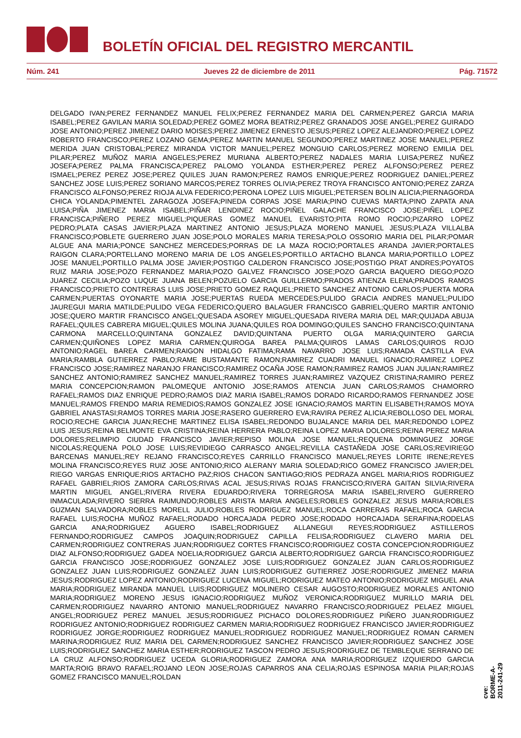BOLETÍN OFICIAL DEL REGISTRO MERCANTIL
Núm. 241 Jueves 22 de diciembre de 2011 Pág. 71572
DELGADO IVAN;PEREZ FERNANDEZ MANUEL FELIX;PEREZ FERNANDEZ MARIA DEL CARMEN;PEREZ GARCIA MARIA ISABEL;PEREZ GAVILAN MARIA SOLEDAD;PEREZ GOMEZ MORA BEATRIZ;PEREZ GRANADOS JOSE ANGEL;PEREZ GUIRADO JOSE ANTONIO;PEREZ JIMENEZ DARIO MOISES;PEREZ JIMENEZ ERNESTO JESUS;PEREZ LOPEZ ALEJANDRO;PEREZ LOPEZ ROBERTO FRANCISCO;PEREZ LOZANO GEMA;PEREZ MARTIN MANUEL SEGUNDO;PEREZ MARTINEZ JOSE MANUEL;PEREZ MERIDA JUAN CRISTOBAL;PEREZ MIRANDA VICTOR MANUEL;PEREZ MONGUIO CARLOS;PEREZ MORENO EMILIA DEL PILAR;PEREZ MUÑOZ MARIA ANGELES;PEREZ MURIANA ALBERTO;PEREZ NADALES MARIA LUISA;PEREZ NUÑEZ JOSEFA;PEREZ PALMA FRANCISCA;PEREZ PALOMO YOLANDA ESTHER;PEREZ PEREZ ALFONSO;PEREZ PEREZ ISMAEL;PEREZ PEREZ JOSE;PEREZ QUILES JUAN RAMON;PEREZ RAMOS ENRIQUE;PEREZ RODRIGUEZ DANIEL;PEREZ SANCHEZ JOSE LUIS;PEREZ SORIANO MARCOS;PEREZ TORRES OLIVIA;PEREZ TROYA FRANCISCO ANTONIO;PEREZ ZARZA FRANCISCO ALFONSO;PEREZ RIOJA ALVA FEDERICO;PERONA LOPEZ LUIS MIGUEL;PETERSEN BOLIN ALICIA;PIERNAGORDA CHICA YOLANDA;PIMENTEL ZARAGOZA JOSEFA;PINEDA CORPAS JOSE MARIA;PINO CUEVAS MARTA;PINO ZAPATA ANA LUISA;PIÑA JIMENEZ MARIA ISABEL;PIÑAR LENDINEZ ROCIO;PIÑEL GALACHE FRANCISCO JOSE;PIÑEL LOPEZ FRANCISCA;PIÑERO PEREZ MIGUEL;PIQUERAS GOMEZ MANUEL EVARISTO;PITA ROMO ROCIO;PIZARRO LOPEZ PEDRO;PLATA CASAS JAVIER;PLAZA MARTINEZ ANTONIO JESUS;PLAZA MORENO MANUEL JESUS;PLAZA VILLALBA FRANCISCO;POBLETE GUERRERO JUAN JOSE;POLO MORALES MARIA TERESA;POLO OSSORIO MARIA DEL PILAR;POMAR ALGUE ANA MARIA;PONCE SANCHEZ MERCEDES;PORRAS DE LA MAZA ROCIO;PORTALES ARANDA JAVIER;PORTALES RAIGON CLARA;PORTELLANO MORENO MARIA DE LOS ANGELES;PORTILLO ARTACHO BLANCA MARIA;PORTILLO LOPEZ JOSE MANUEL;PORTILLO PALMA JOSE JAVIER;POSTIGO CALDERON FRANCISCO JOSE;POSTIGO PRAT ANDRES;POYATOS RUIZ MARIA JOSE;POZO FERNANDEZ MARIA;POZO GALVEZ FRANCISCO JOSE;POZO GARCIA BAQUERO DIEGO;POZO JUAREZ CECILIA;POZO LUQUE JUANA BELEN;POZUELO GARCIA GUILLERMO;PRADOS ATIENZA ELENA;PRADOS RAMOS FRANCISCO;PRIETO CONTRERAS LUIS JOSE;PRIETO GOMEZ RAQUEL;PRIETO SANCHEZ ANTONIO CARLOS;PUERTA MORA CARMEN;PUERTAS OYONARTE MARIA JOSE;PUERTAS RUEDA MERCEDES;PULIDO GRACIA ANDRES MANUEL;PULIDO JAUREGUI MARIA MATILDE;PULIDO VEGA FEDERICO;QUERO BALAGUER FRANCISCO GABRIEL;QUERO MARTIR ANTONIO JOSE;QUERO MARTIR FRANCISCO ANGEL;QUESADA ASOREY MIGUEL;QUESADA RIVERA MARIA DEL MAR;QUIJADA ABUJA RAFAEL;QUILES CABRERA MIGUEL;QUILES MOLINA JUANA;QUILES ROA DOMINGO;QUILES SANCHO FRANCISCO;QUINTANA CARMONA MARCELLO;QUINTANA GONZALEZ DAVID;QUINTANA PUERTO OLGA MARIA;QUINTERO GARCIA CARMEN;QUIÑONES LOPEZ MARIA CARMEN;QUIROGA BAREA PALMA;QUIROS LAMAS CARLOS;QUIROS ROJO ANTONIO;RAGEL BAREA CARMEN;RAIGON HIDALGO FATIMA;RAMA NAVARRO JOSE LUIS;RAMADA CASTILLA EVA MARIA;RAMBLA GUTIERREZ PABLO;RAME BUSTAMANTE RAMON;RAMIREZ CUADRI MANUEL IGNACIO;RAMIREZ LOPEZ FRANCISCO JOSE;RAMIREZ NARANJO FRANCISCO;RAMIREZ OCAÑA JOSE RAMON;RAMIREZ RAMOS JUAN JULIAN;RAMIREZ SANCHEZ ANTONIO;RAMIREZ SANCHEZ MANUEL;RAMIREZ TORRES JUAN;RAMIREZ VAZQUEZ CRISTINA;RAMIRO PEREZ MARIA CONCEPCION;RAMON PALOMEQUE ANTONIO JOSE;RAMOS ATENCIA JUAN CARLOS;RAMOS CHAMORRO RAFAEL;RAMOS DIAZ ENRIQUE PEDRO;RAMOS DIAZ MARIA ISABEL;RAMOS DORADO RICARDO;RAMOS FERNANDEZ JOSE MANUEL;RAMOS FRENDO MARIA REMEDIOS;RAMOS GONZALEZ JOSE IGNACIO;RAMOS MARTIN ELISABETH;RAMOS MOYA GABRIEL ANASTASI;RAMOS TORRES MARIA JOSE;RASERO GUERRERO EVA;RAVIRA PEREZ ALICIA;REBOLLOSO DEL MORAL ROCIO;RECHE GARCIA JUAN;RECHE MARTINEZ ELISA ISABEL;REDONDO BUJALANCE MARIA DEL MAR;REDONDO LOPEZ LUIS JESUS;REINA BELMONTE EVA CRISTINA;REINA HERRERA PABLO;REINA LOPEZ MARIA DOLORES;REINA PEREZ MARIA DOLORES;RELIMPIO CIUDAD FRANCISCO JAVIER;REPISO MOLINA JOSE MANUEL;REQUENA DOMINGUEZ JORGE NICOLAS;REQUENA POLO JOSE LUIS;REVIDIEGO CARRASCO ANGEL;REVILLA CASTAÑEDA JOSE CARLOS;REVIRIEGO BARCENAS MANUEL;REY REJANO FRANCISCO;REYES CARRILLO FRANCISCO MANUEL;REYES LORITE IRENE;REYES MOLINA FRANCISCO;REYES RUIZ JOSE ANTONIO;RICO ALERANY MARIA SOLEDAD;RICO GOMEZ FRANCISCO JAVIER;DEL RIEGO VARGAS ENRIQUE;RIOS ARTACHO PAZ;RIOS CHACON SANTIAGO;RIOS PEDRAZA ANGEL MARIA;RIOS RODRIGUEZ RAFAEL GABRIEL;RIOS ZAMORA CARLOS;RIVAS ACAL JESUS;RIVAS ROJAS FRANCISCO;RIVERA GAITAN SILVIA;RIVERA MARTIN MIGUEL ANGEL;RIVERA RIVERA EDUARDO;RIVERA TORREGROSA MARIA ISABEL;RIVERO GUERRERO INMACULADA;RIVERO SIERRA RAIMUNDO;ROBLES ARISTA MARIA ANGELES;ROBLES GONZALEZ JESUS MARIA;ROBLES GUZMAN SALVADORA;ROBLES MORELL JULIO;ROBLES RODRIGUEZ MANUEL;ROCA CARRERAS RAFAEL;ROCA GARCIA RAFAEL LUIS;ROCHA MUÑOZ RAFAEL;RODADO HORCAJADA PEDRO JOSE;RODADO HORCAJADA SERAFINA;RODELAS GARCIA ANA;RODRIGUEZ AGUERO ISABEL;RODRIGUEZ ALLANEGUI REYES;RODRIGUEZ ASTILLEROS FERNANDO;RODRIGUEZ CAMPOS JOAQUIN;RODRIGUEZ CAPILLA FELISA;RODRIGUEZ CLAVERO MARIA DEL CARMEN;RODRIGUEZ CONTRERAS JUAN;RODRIGUEZ CORTES FRANCISCO;RODRIGUEZ COSTA CONCEPCION;RODRIGUEZ DIAZ ALFONSO;RODRIGUEZ GADEA NOELIA;RODRIGUEZ GARCIA ALBERTO;RODRIGUEZ GARCIA FRANCISCO;RODRIGUEZ GARCIA FRANCISCO JOSE;RODRIGUEZ GONZALEZ JOSE LUIS;RODRIGUEZ GONZALEZ JUAN CARLOS;RODRIGUEZ GONZALEZ JUAN LUIS;RODRIGUEZ GONZALEZ JUAN LUIS;RODRIGUEZ GUTIERREZ JOSE;RODRIGUEZ JIMENEZ MARIA JESUS;RODRIGUEZ LOPEZ ANTONIO;RODRIGUEZ LUCENA MIGUEL;RODRIGUEZ MATEO ANTONIO;RODRIGUEZ MIGUEL ANA MARIA;RODRIGUEZ MIRANDA MANUEL LUIS;RODRIGUEZ MOLINERO CESAR AUGOSTO;RODRIGUEZ MORALES ANTONIO MARIA;RODRIGUEZ MORENO JESUS IGNACIO;RODRIGUEZ MUÑOZ VERONICA;RODRIGUEZ MURILLO MARIA DEL CARMEN;RODRIGUEZ NAVARRO ANTONIO MANUEL;RODRIGUEZ NAVARRO FRANCISCO;RODRIGUEZ PELAEZ MIGUEL ANGEL;RODRIGUEZ PEREZ MANUEL JESUS;RODRIGUEZ PICHACO DOLORES;RODRIGUEZ PIÑERO JUAN;RODRIGUEZ RODRIGUEZ ANTONIO;RODRIGUEZ RODRIGUEZ CARMEN MARIA;RODRIGUEZ RODRIGUEZ FRANCISCO JAVIER;RODRIGUEZ RODRIGUEZ JORGE;RODRIGUEZ RODRIGUEZ MANUEL;RODRIGUEZ RODRIGUEZ MANUEL;RODRIGUEZ ROMAN CARMEN MARINA;RODRIGUEZ RUIZ MARIA DEL CARMEN;RODRIGUEZ SANCHEZ FRANCISCO JAVIER;RODRIGUEZ SANCHEZ JOSE LUIS;RODRIGUEZ SANCHEZ MARIA ESTHER;RODRIGUEZ TASCON PEDRO JESUS;RODRIGUEZ DE TEMBLEQUE SERRANO DE LA CRUZ ALFONSO;RODRIGUEZ UCEDA GLORIA;RODRIGUEZ ZAMORA ANA MARIA;RODRIGUEZ IZQUIERDO GARCIA MARTA;ROIG BRAVO RAFAEL;ROJANO LEON JOSE;ROJAS CAPARROS ANA CELIA;ROJAS ESPINOSA MARIA PILAR;ROJAS GOMEZ FRANCISCO MANUEL;ROLDAN
cve: BORME-A-2011-241-29